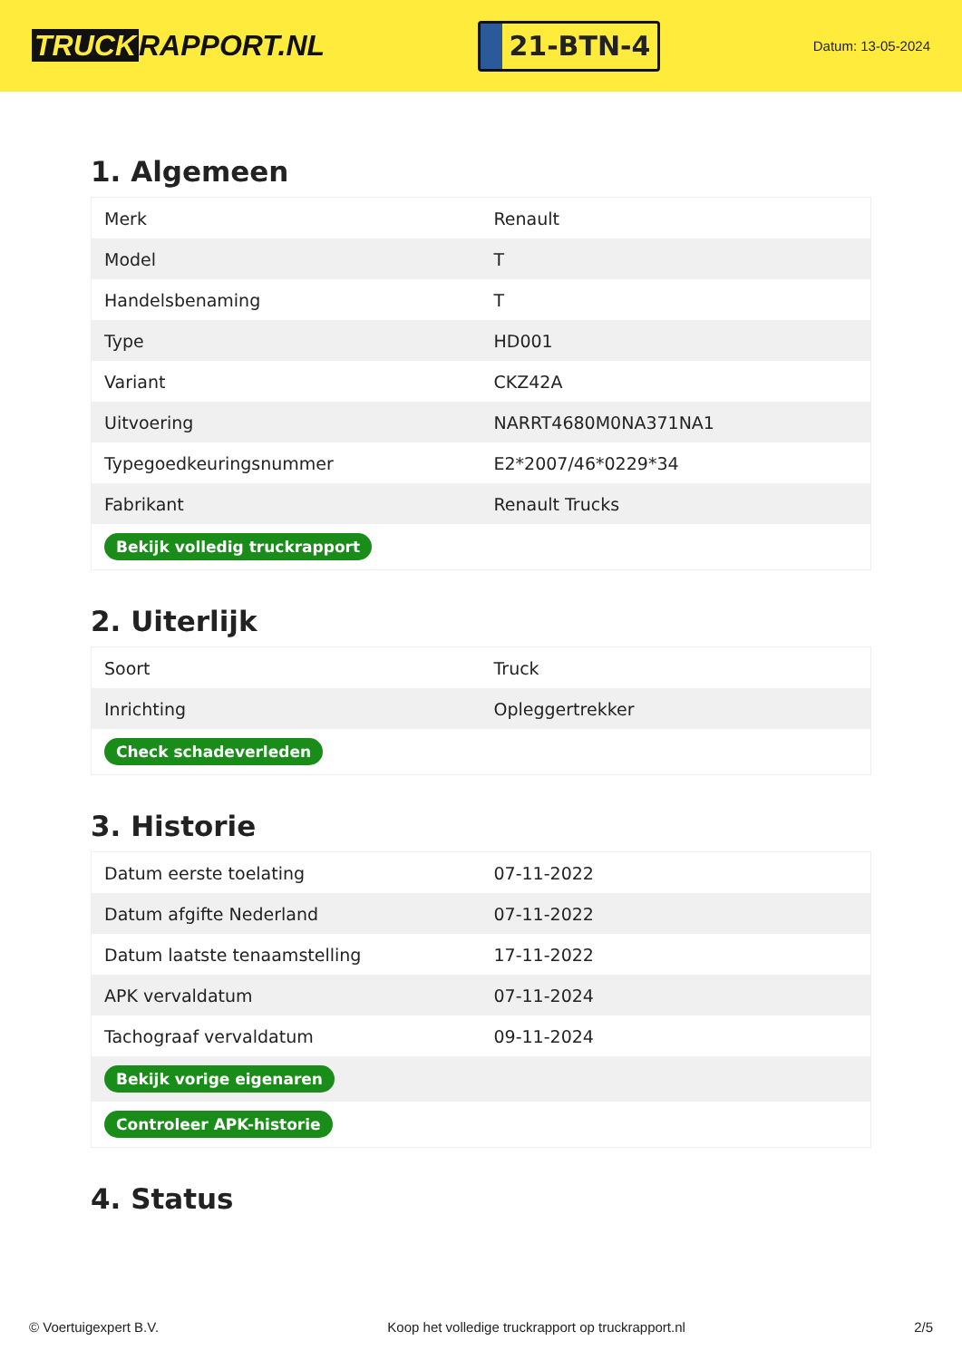TRUCK RAPPORT.NL
21-BTN-4
Datum: 13-05-2024
1. Algemeen
| Merk | Renault |
| Model | T |
| Handelsbenaming | T |
| Type | HD001 |
| Variant | CKZ42A |
| Uitvoering | NARRT4680M0NA371NA1 |
| Typegoedkeuringsnummer | E2*2007/46*0229*34 |
| Fabrikant | Renault Trucks |
| Bekijk volledig truckrapport | |
2. Uiterlijk
| Soort | Truck |
| Inrichting | Opleggertrekker |
| Check schadeverleden | |
3. Historie
| Datum eerste toelating | 07-11-2022 |
| Datum afgifte Nederland | 07-11-2022 |
| Datum laatste tenaamstelling | 17-11-2022 |
| APK vervaldatum | 07-11-2024 |
| Tachograaf vervaldatum | 09-11-2024 |
| Bekijk vorige eigenaren | |
| Controleer APK-historie | |
4. Status
© Voertuigexpert B.V. Koop het volledige truckrapport op truckrapport.nl 2/5